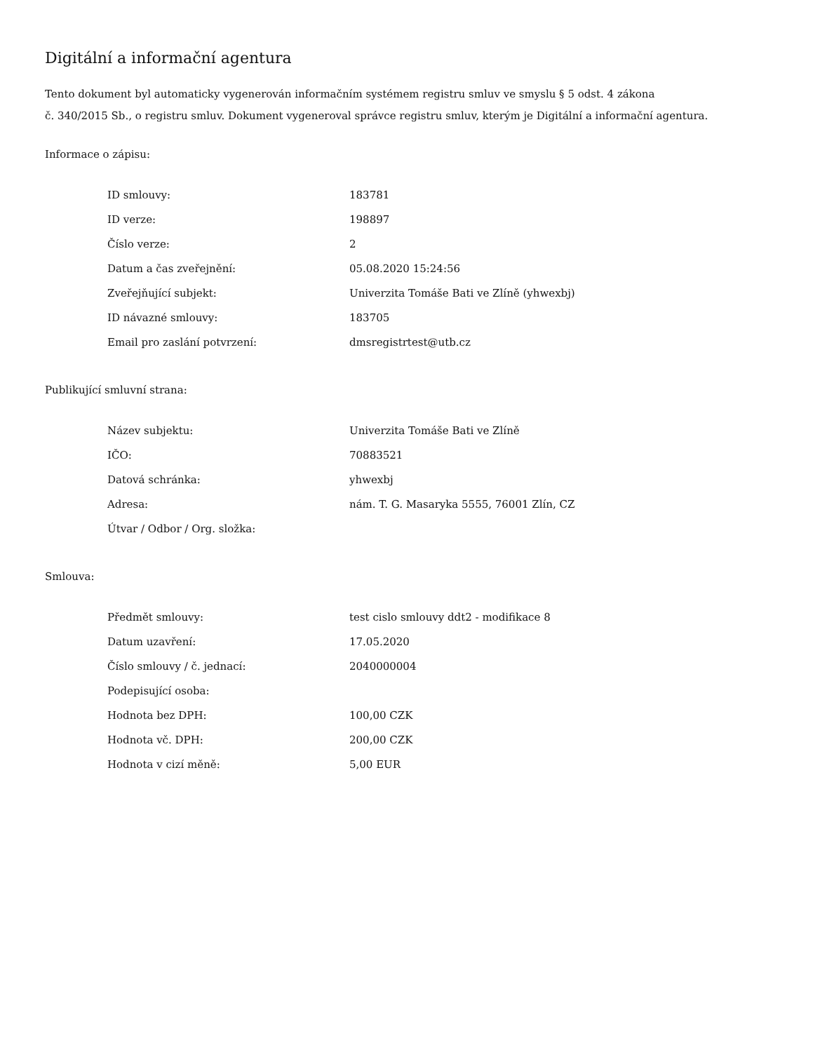Digitální a informační agentura
Tento dokument byl automaticky vygenerován informačním systémem registru smluv ve smyslu § 5 odst. 4 zákona
č. 340/2015 Sb., o registru smluv. Dokument vygeneroval správce registru smluv, kterým je Digitální a informační agentura.
Informace o zápisu:
| ID smlouvy: | 183781 |
| ID verze: | 198897 |
| Číslo verze: | 2 |
| Datum a čas zveřejnění: | 05.08.2020 15:24:56 |
| Zveřejňující subjekt: | Univerzita Tomáše Bati ve Zlíně (yhwexbj) |
| ID návazné smlouvy: | 183705 |
| Email pro zaslání potvrzení: | dmsregistrtest@utb.cz |
Publikující smluvní strana:
| Název subjektu: | Univerzita Tomáše Bati ve Zlíně |
| IČO: | 70883521 |
| Datová schránka: | yhwexbj |
| Adresa: | nám. T. G. Masaryka 5555, 76001 Zlín, CZ |
| Útvar / Odbor / Org. složka: | |
Smlouva:
| Předmět smlouvy: | test cislo smlouvy ddt2 - modifikace 8 |
| Datum uzavření: | 17.05.2020 |
| Číslo smlouvy / č. jednací: | 2040000004 |
| Podepisující osoba: | |
| Hodnota bez DPH: | 100,00 CZK |
| Hodnota vč. DPH: | 200,00 CZK |
| Hodnota v cizí měně: | 5,00 EUR |